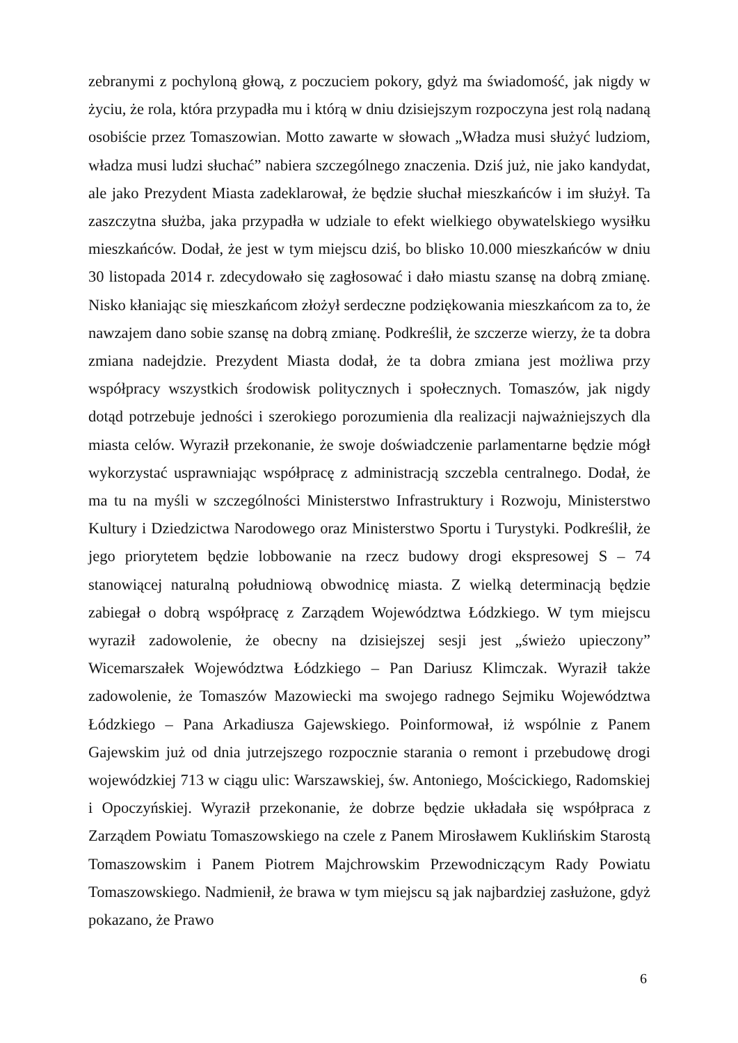zebranymi z pochyloną głową, z poczuciem pokory, gdyż ma świadomość, jak nigdy w życiu, że rola, która przypadła mu i którą w dniu dzisiejszym rozpoczyna jest rolą nadaną osobiście przez Tomaszowian. Motto zawarte w słowach „Władza musi służyć ludziom, władza musi ludzi słuchać” nabiera szczególnego znaczenia. Dziś już, nie jako kandydat, ale jako Prezydent Miasta zadeklarował, że będzie słuchał mieszkańców i im służył. Ta zaszczytna służba, jaka przypadła w udziale to efekt wielkiego obywatelskiego wysiłku mieszkańców. Dodał, że jest w tym miejscu dziś, bo blisko 10.000 mieszkańców w dniu 30 listopada 2014 r. zdecydowało się zagłosować i dało miastu szansę na dobrą zmianę. Nisko kłaniając się mieszkańcom złożył serdeczne podziękowania mieszkańcom za to, że nawzajem dano sobie szansę na dobrą zmianę. Podkreślił, że szczerze wierzy, że ta dobra zmiana nadejdzie. Prezydent Miasta dodał, że ta dobra zmiana jest możliwa przy współpracy wszystkich środowisk politycznych i społecznych. Tomaszów, jak nigdy dotąd potrzebuje jedności i szerokiego porozumienia dla realizacji najważniejszych dla miasta celów. Wyraził przekonanie, że swoje doświadczenie parlamentarne będzie mógł wykorzystać usprawniając współpracę z administracją szczebla centralnego. Dodał, że ma tu na myśli w szczególności Ministerstwo Infrastruktury i Rozwoju, Ministerstwo Kultury i Dziedzictwa Narodowego oraz Ministerstwo Sportu i Turystyki. Podkreślił, że jego priorytetem będzie lobbowanie na rzecz budowy drogi ekspresowej S – 74 stanowiącej naturalną południową obwodnicę miasta. Z wielką determinacją będzie zabiegał o dobrą współpracę z Zarządem Województwa Łódzkiego. W tym miejscu wyraził zadowolenie, że obecny na dzisiejszej sesji jest „świeżo upieczony” Wicemarszałek Województwa Łódzkiego – Pan Dariusz Klimczak. Wyraził także zadowolenie, że Tomaszów Mazowiecki ma swojego radnego Sejmiku Województwa Łódzkiego – Pana Arkadiusza Gajewskiego. Poinformował, iż wspólnie z Panem Gajewskim już od dnia jutrzejszego rozpocznie starania o remont i przebudowę drogi wojewódzkiej 713 w ciągu ulic: Warszawskiej, św. Antoniego, Mościckiego, Radomskiej i Opoczyńskiej. Wyraził przekonanie, że dobrze będzie układała się współpraca z Zarządem Powiatu Tomaszowskiego na czele z Panem Mirosławem Kuklińskim Starostą Tomaszowskim i Panem Piotrem Majchrowskim Przewodniczącym Rady Powiatu Tomaszowskiego. Nadmienił, że brawa w tym miejscu są jak najbardziej zasłużone, gdyż pokazano, że Prawo
6